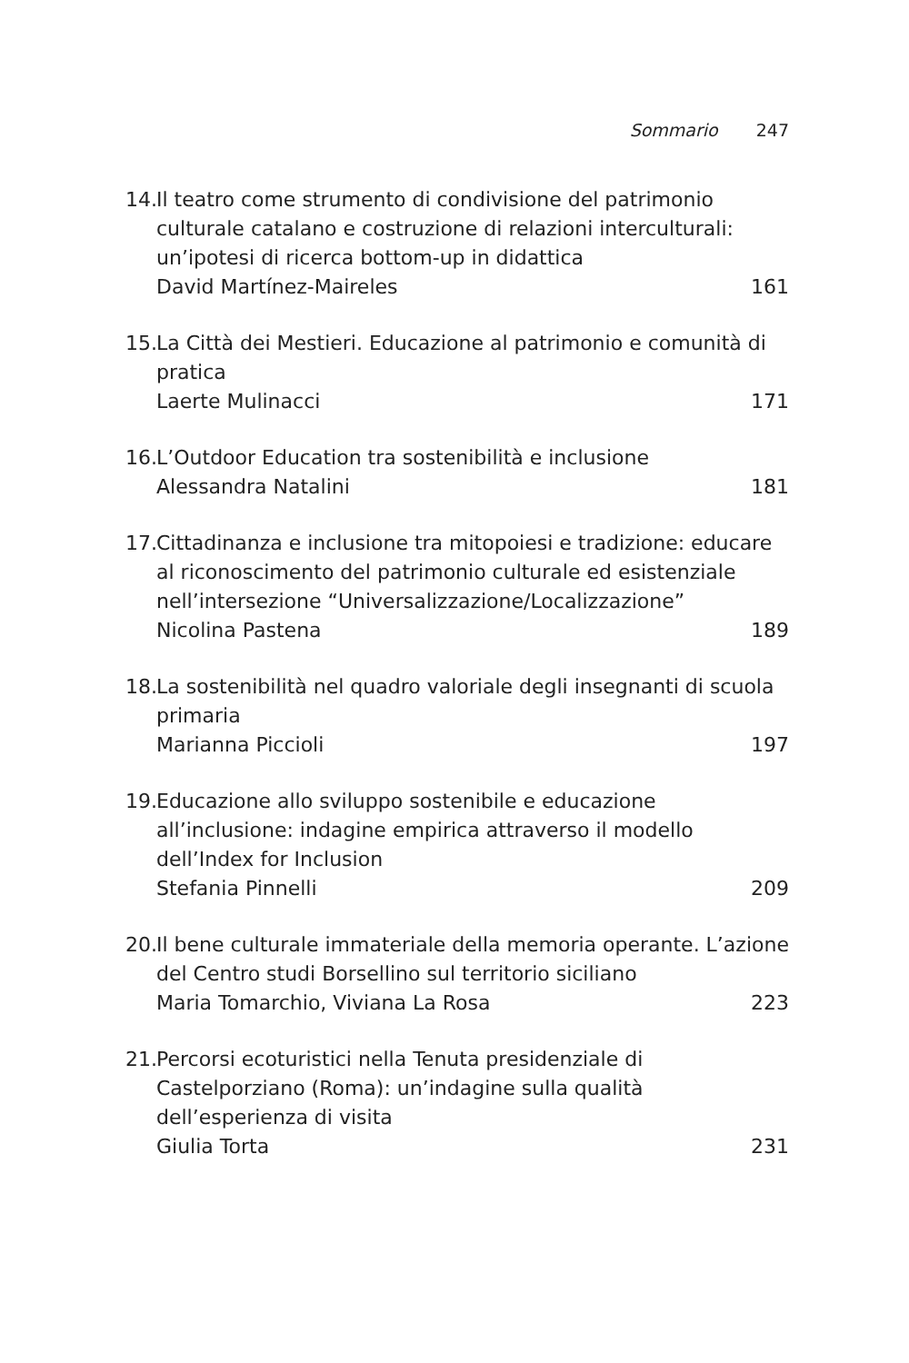Sommario 247
14. Il teatro come strumento di condivisione del patrimonio culturale catalano e costruzione di relazioni interculturali: un’ipotesi di ricerca bottom-up in didattica
David Martínez-Maireles 161
15. La Città dei Mestieri. Educazione al patrimonio e comunità di pratica
Laerte Mulinacci 171
16. L’Outdoor Education tra sostenibilità e inclusione
Alessandra Natalini 181
17. Cittadinanza e inclusione tra mitopoiesi e tradizione: educare al riconoscimento del patrimonio culturale ed esistenziale nell’intersezione “Universalizzazione/Localizzazione”
Nicolina Pastena 189
18. La sostenibilità nel quadro valoriale degli insegnanti di scuola primaria
Marianna Piccioli 197
19. Educazione allo sviluppo sostenibile e educazione all’inclusione: indagine empirica attraverso il modello dell’Index for Inclusion
Stefania Pinnelli 209
20. Il bene culturale immateriale della memoria operante. L’azione del Centro studi Borsellino sul territorio siciliano
Maria Tomarchio, Viviana La Rosa 223
21. Percorsi ecoturistici nella Tenuta presidenziale di Castelporziano (Roma): un’indagine sulla qualità dell’esperienza di visita
Giulia Torta 231